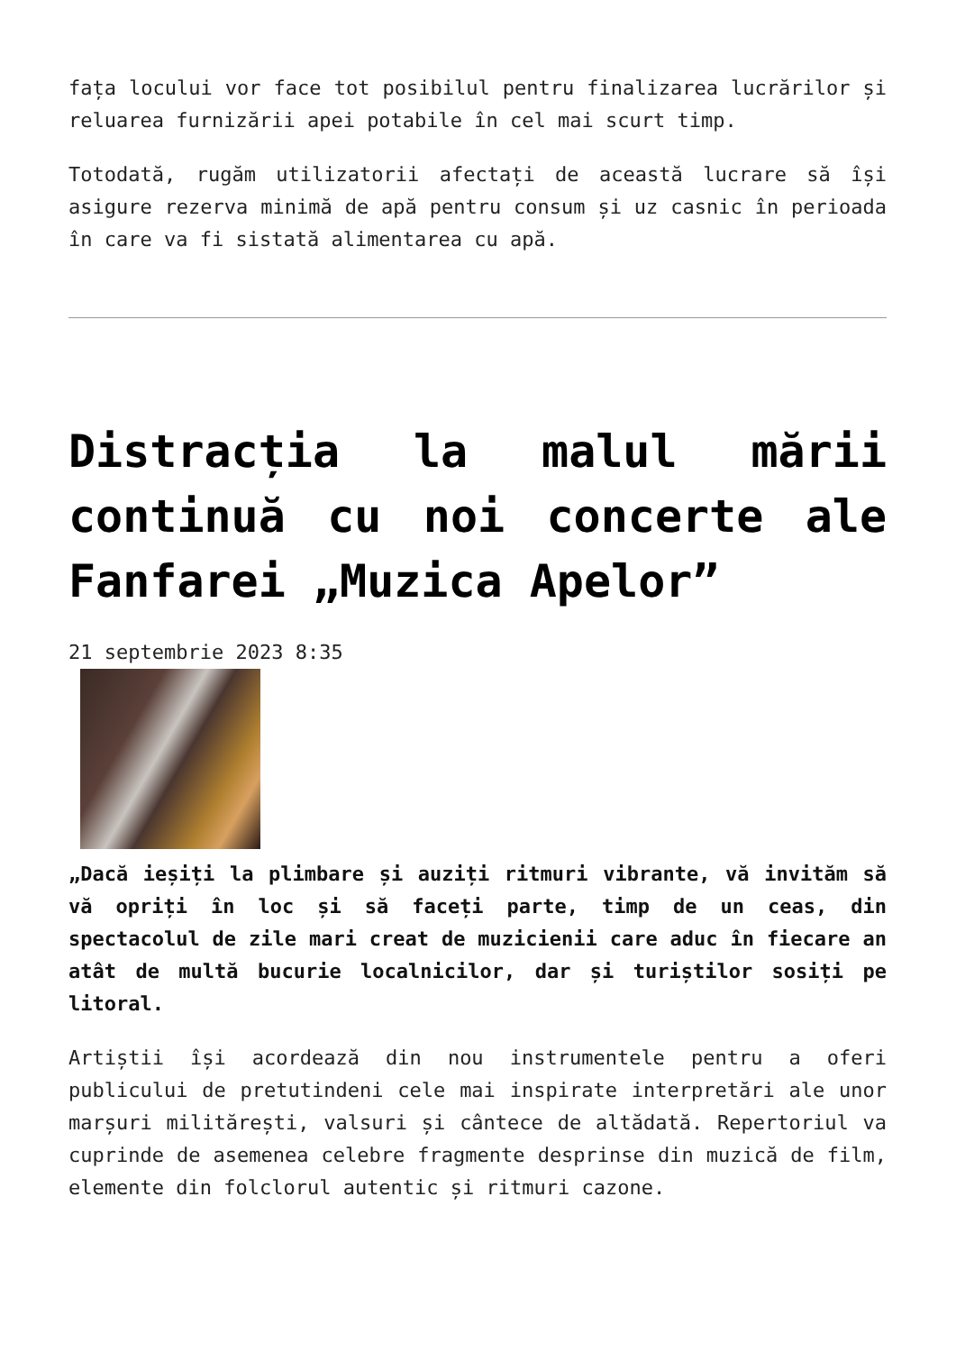fața locului vor face tot posibilul pentru finalizarea lucrărilor și reluarea furnizării apei potabile în cel mai scurt timp.
Totodată, rugăm utilizatorii afectați de această lucrare să își asigure rezerva minimă de apă pentru consum și uz casnic în perioada în care va fi sistată alimentarea cu apă.
Distracția la malul mării continuă cu noi concerte ale Fanfarei „Muzica Apelor”
21 septembrie 2023 8:35
„Dacă ieșiți la plimbare și auziți ritmuri vibrante, vă invităm să vă opriți în loc și să faceți parte, timp de un ceas, din spectacolul de zile mari creat de muzicienii care aduc în fiecare an atât de multă bucurie localnicilor, dar și turiștilor sosiți pe litoral.
Artiștii își acordează din nou instrumentele pentru a oferi publicului de pretutindeni cele mai inspirate interpretări ale unor marșuri militărești, valsuri și cântece de altădată. Repertoriul va cuprinde de asemenea celebre fragmente desprinse din muzică de film, elemente din folclorul autentic și ritmuri cazone.